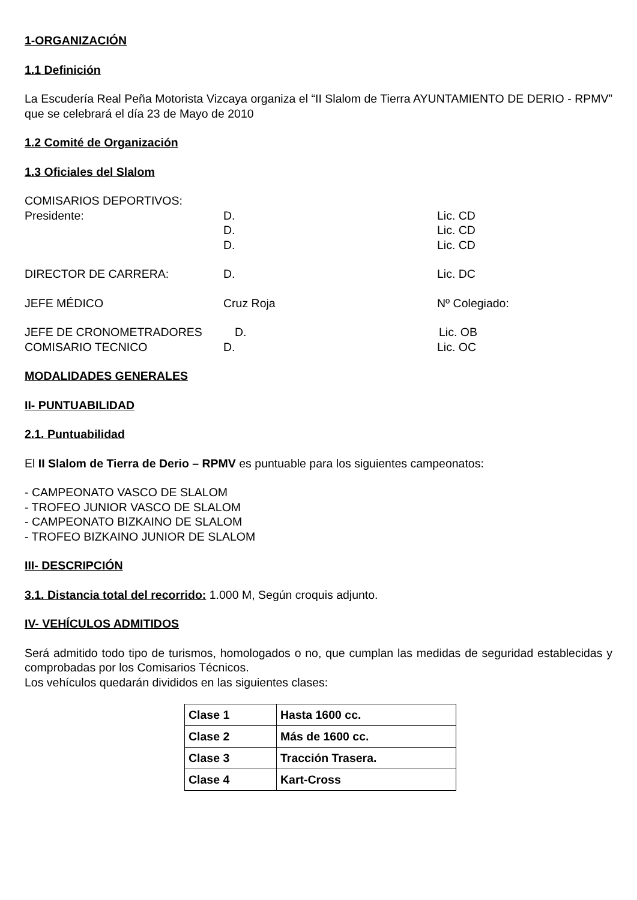1-ORGANIZACIÓN
1.1 Definición
La Escudería Real Peña Motorista Vizcaya organiza el “II Slalom de Tierra AYUNTAMIENTO DE DERIO - RPMV” que se celebrará el día 23 de Mayo de 2010
1.2 Comité de Organización
1.3 Oficiales del Slalom
COMISARIOS DEPORTIVOS:
Presidente: D. Lic. CD
D. Lic. CD
D. Lic. CD
DIRECTOR DE CARRERA: D. Lic. DC
JEFE MÉDICO Cruz Roja Nº Colegiado:
JEFE DE CRONOMETRADORES D. Lic. OB
COMISARIO TECNICO D. Lic. OC
MODALIDADES GENERALES
II- PUNTUABILIDAD
2.1. Puntuabilidad
El II Slalom de Tierra de Derio – RPMV es puntuable para los siguientes campeonatos:
- CAMPEONATO VASCO DE SLALOM
- TROFEO JUNIOR VASCO DE SLALOM
- CAMPEONATO BIZKAINO DE SLALOM
- TROFEO BIZKAINO JUNIOR DE SLALOM
III- DESCRIPCIÓN
3.1. Distancia total del recorrido: 1.000 M, Según croquis adjunto.
IV- VEHÍCULOS ADMITIDOS
Será admitido todo tipo de turismos, homologados o no, que cumplan las medidas de seguridad establecidas y comprobadas por los Comisarios Técnicos.
Los vehículos quedarán divididos en las siguientes clases:
| Clase 1 | Hasta 1600 cc. |
| Clase 2 | Más de 1600 cc. |
| Clase 3 | Tracción Trasera. |
| Clase 4 | Kart-Cross |